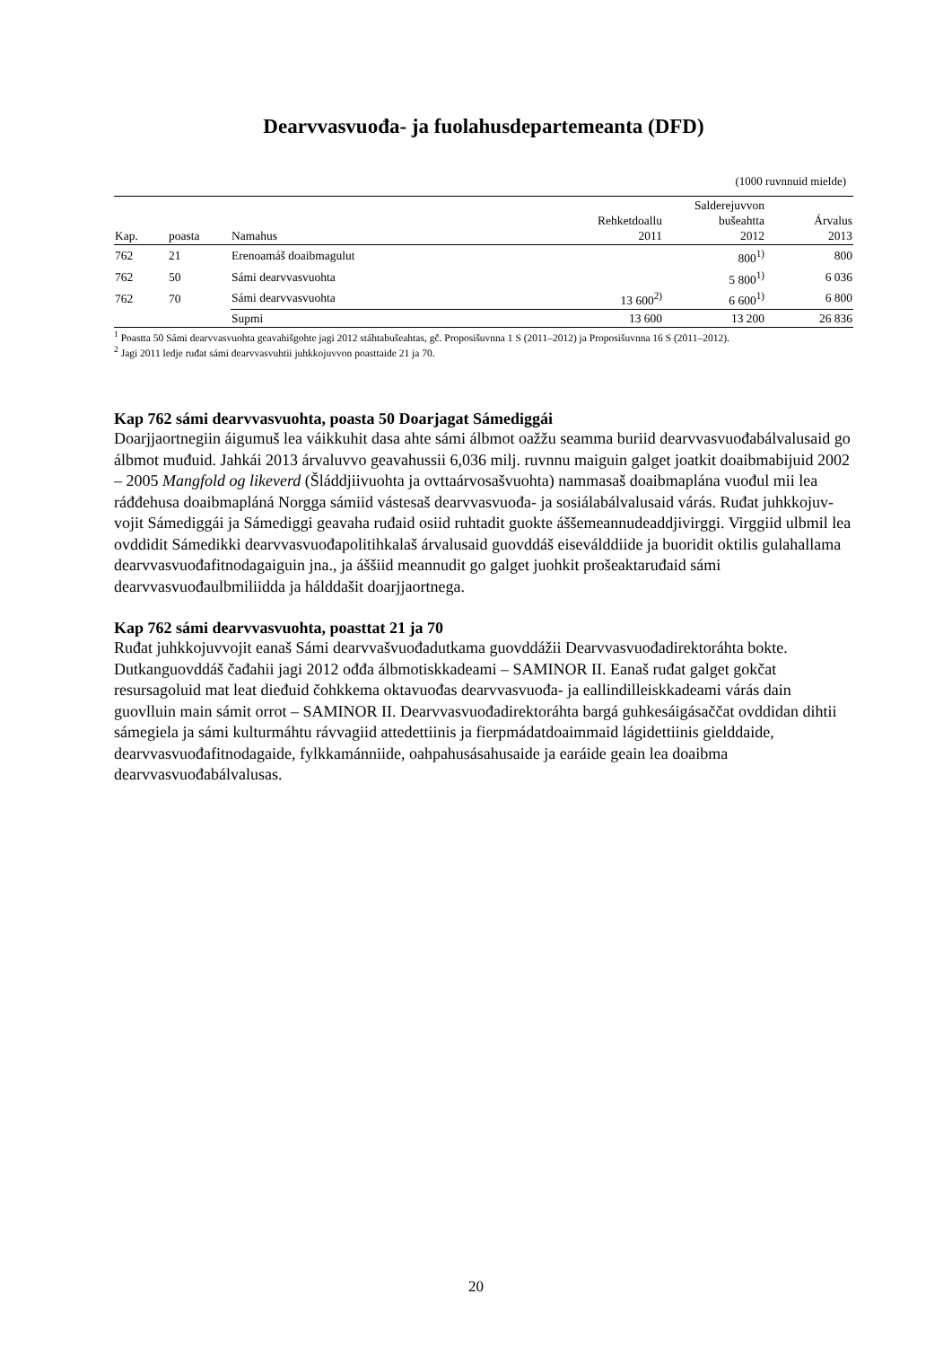Dearvvasvuođa- ja fuolahusdepartemeanta (DFD)
(1000 ruvnnuid mielde)
| Kap. | poasta | Namahus | Rehketdoallu 2011 | Salderejuvvon bušeahtta 2012 | Árvalus 2013 |
| --- | --- | --- | --- | --- | --- |
| 762 | 21 | Erenoamáš doaibmagulut | | 800<sup>1)</sup> | 800 |
| 762 | 50 | Sámi dearvvasvuohta | | 5 800<sup>1)</sup> | 6 036 |
| 762 | 70 | Sámi dearvvasvuohta | 13 600<sup>2)</sup> | 6 600<sup>1)</sup> | 6 800 |
| | | Supmi | 13 600 | 13 200 | 26 836 |
<sup>1</sup> Poastta 50 Sámi dearvvasvuohta geavahišgohte jagi 2012 stáhtabušeahtas, gč. Proposišuvnna 1 S (2011–2012) ja Proposišuvnna 16 S (2011–2012).
<sup>2</sup> Jagi 2011 ledje ruđat sámi dearvvasvuhtii juhkkojuvvon poasttaide 21 ja 70.
Kap 762 sámi dearvvasvuohta, poasta 50 Doarjagat Sámediggái
Doarjjaortnegiin áigumuš lea váikkuhit dasa ahte sámi álbmot oažžu seamma buriid dearvvasvuođabálvalusaid go álbmot muđuid. Jahkái 2013 árvaluvvo geavahussii 6,036 milj. ruvnnu maiguin galget joatkit doaibmabijuid 2002 – 2005 Mangfold og likeverd (Šláddjii­vuohta ja ovttaárvosašvuohta) nammasaš doaibmaplána vuođul mii lea ráđđehusa doaibma­pláná Norgga sámiid vástesaš dearvvasvuođa- ja sosiálabálvalusaid várás. Ruđat juhkkojuv­vojit Sámediggái ja Sámediggi geavaha ruđaid osiid ruhtadit guokte áššemeannudeaddji­virggi. Virggiid ulbmil lea ovddidit Sámedikki dearvvasvuođapolitihkalaš árvalusaid guovd­dáš eiseválddiide ja buoridit oktilis gulahallama dearvvasvuođafitnodagaiguin jna., ja áššiid meannudit go galget juohkit prošeaktaruđaid sámi dearvvasvuođaulbmiliidda ja hálddašit doarjjaortnega.
Kap 762 sámi dearvvasvuohta, poasttat 21 ja 70
Ruđat juhkkojuvvojit eanaš Sámi dearvvašvuođadutkama guovddážii Dearvvasvuođa­direktoráhta bokte. Dutkanguovddáš čađahii jagi 2012 ođđa álbmotiskkadeami – SAMINOR II. Eanaš ruđat galget gokčat resursagoluid mat leat dieđuid čohkkema oktavuođas dearv­vasvuođa- ja eallindilleiskkadeami várás dain guovlluin main sámit orrot – SAMINOR II. Dearvvasvuođadirektoráhta bargá guhkesáigásaččat ovddidan dihtii sámegiela ja sámi kulturmáhtu rávvagiid attedettiinis ja fierpmádatdoaimmaid lágidettiinis gielddaide, dearvvasvuođafitnodagaide, fylkkamánniide, oahpahusásahusaide ja earáide geain lea doaibma dearvvasvuođabálvalusas.
20